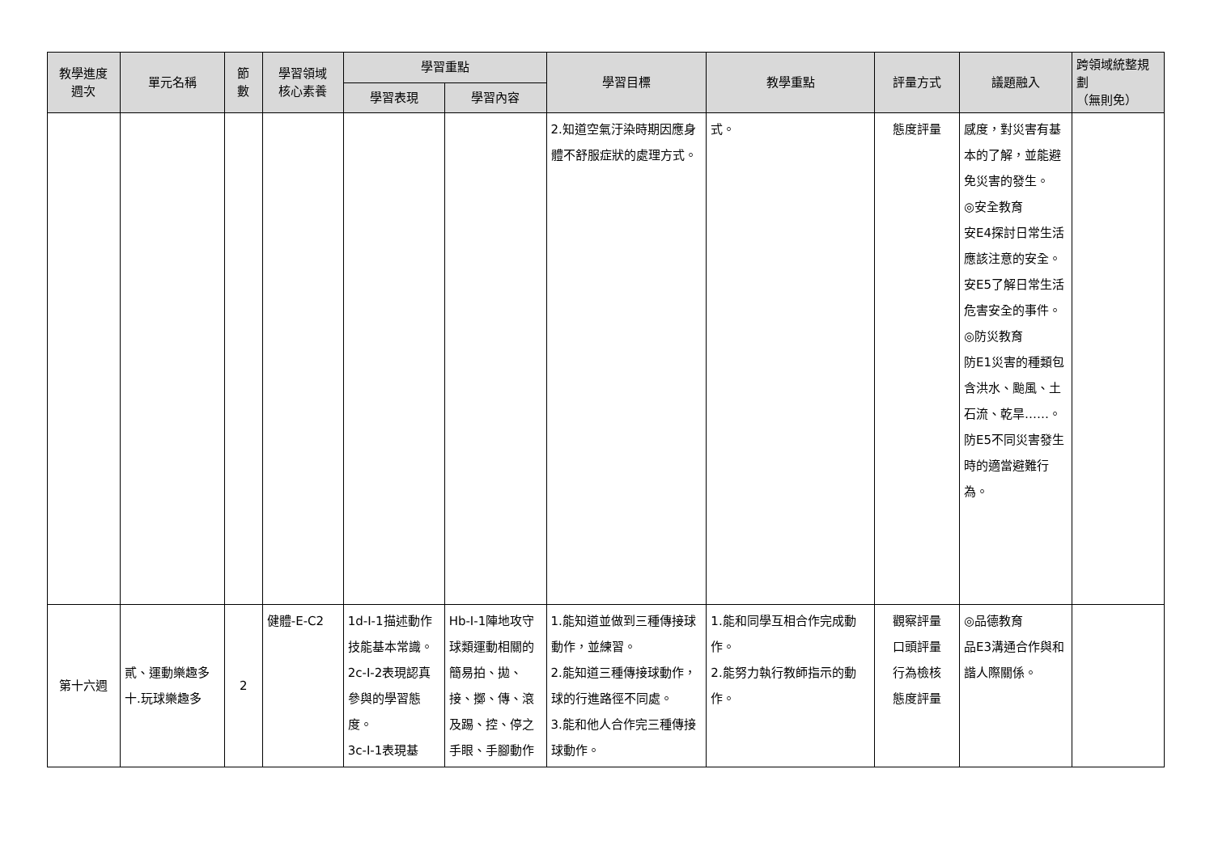| 教學進度 週次 | 單元名稱 | 節 數 | 學習領域 核心素養 | 學習重點 | | 學習目標 | 教學重點 | 評量方式 | 議題融入 | 跨領域統整規劃 （無則免） |
| --- | --- | --- | --- | --- | --- | --- | --- | --- | --- | --- |
| | | | | 學習表現 | 學習內容 | | | | | |
| | | | | | | 2.知道空氣汙染時期因應身體不舒服症狀的處理方式。 | 式。 | 態度評量 | 感度，對災害有基本的了解，並能避免災害的發生。 ◎安全教育 安E4探討日常生活應該注意的安全。 安E5了解日常生活危害安全的事件。 ◎防災教育 防E1災害的種類包含洪水、颱風、土石流、乾旱……。 防E5不同災害發生時的適當避難行為。 | |
| 第十六週 | 貳、運動樂趣多 十.玩球樂趣多 | 2 | 健體-E-C2 | 1d-I-1描述動作技能基本常識。 2c-I-2表現認真參與的學習態度。 3c-I-1表現基 | Hb-I-1陣地攻守球類運動相關的簡易拍、拋、接、擲、傳、滾及踢、控、停之手眼、手腳動作 | 1.能知道並做到三種傳接球動作，並練習。 2.能知道三種傳接球動作，球的行進路徑不同處。 3.能和他人合作完三種傳接球動作。 | 1.能和同學互相合作完成動作。 2.能努力執行教師指示的動作。 | 觀察評量 口頭評量 行為檢核 態度評量 | ◎品德教育 品E3溝通合作與和諧人際關係。 | |